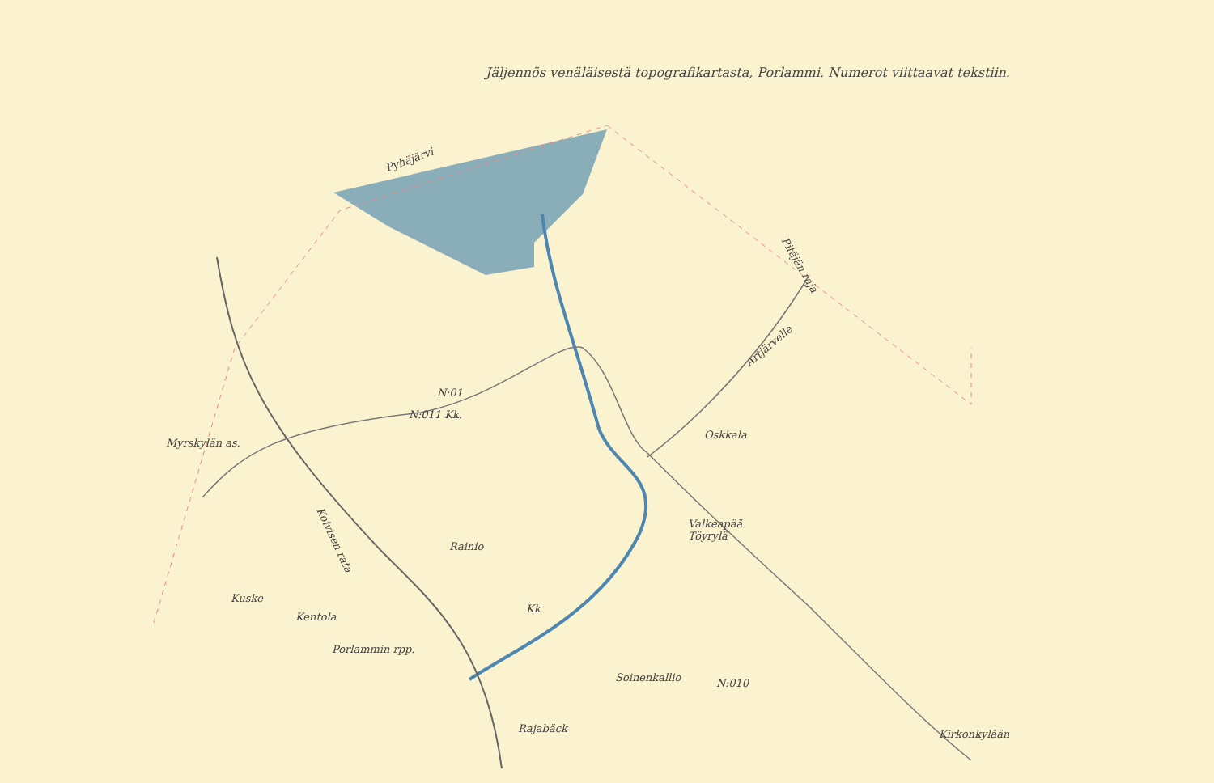Jäljennös venäläisestä topografikartasta, Porlammi. Numerot viittaavat tekstiin.
Pyhäjärvi
Pitäjän raja
Artjärvelle
N:01
N:011 Kk.
Myrskylän as.
Oskkala
Koivisen rata
Valkeapää
Töyrylä
Rainio
Kuske
Kentola
Kk
Porlammin rpp.
Soinenkallio N:010
Rajabäck Kirkonkylään